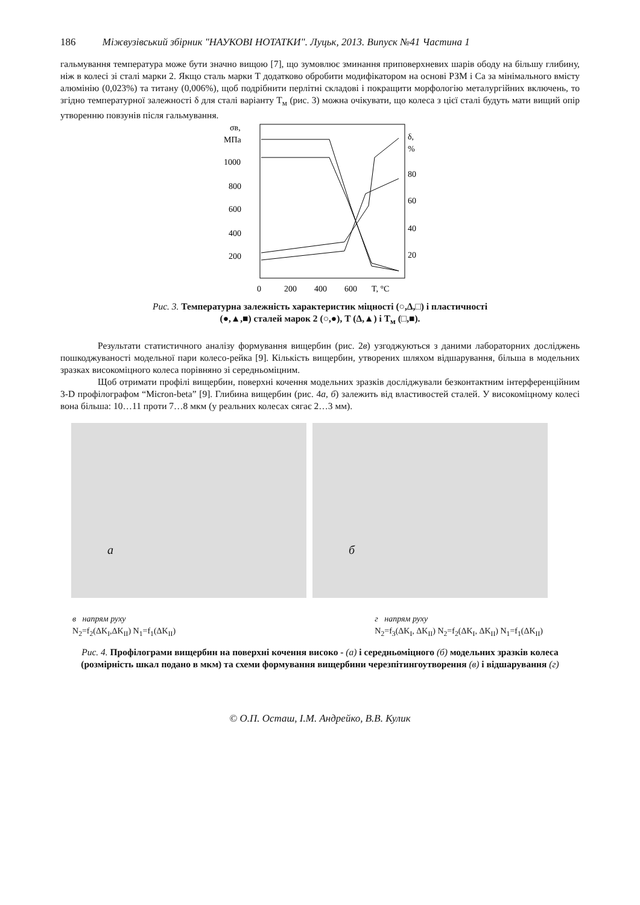186 Міжвузівський збірник "НАУКОВІ НОТАТКИ". Луцьк, 2013. Випуск №41 Частина 1
гальмування температура може бути значно вищою [7], що зумовлює зминання приповерхневих шарів ободу на більшу глибину, ніж в колесі зі сталі марки 2. Якщо сталь марки Т додатково обробити модифікатором на основі РЗМ і Са за мінімального вмісту алюмінію (0,023%) та титану (0,006%), щоб подрібнити перлітні складові і покращити морфологію металургійних включень, то згідно температурної залежності δ для сталі варіанту Т<sub>м</sub> (рис. 3) можна очікувати, що колеса з цієї сталі будуть мати вищий опір утворенню повзунів після гальмування.
σв,
МПа
1000
800
600
400
200
δ,
%
80
60
40
20
0
200
400
600
T, °C
Рис. 3. Температурна залежність характеристик міцності (○,Δ,□) і пластичності
(●,▲,■) сталей марок 2 (○,●), Т (Δ,▲) і Т<sub>м</sub> (□,■).
Результати статистичного аналізу формування вищербин (рис. 2в) узгоджуються з даними лабораторних досліджень пошкоджуваності модельної пари колесо-рейка [9]. Кількість вищербин, утворених шляхом відшарування, більша в модельних зразках високоміцного колеса порівняно зі середньоміцним.
Щоб отримати профілі вищербин, поверхні кочення модельних зразків досліджували безконтактним інтерференційним 3-D профілографом “Micron-beta” [9]. Глибина вищербин (рис. 4а, б) залежить від властивостей сталей. У високоміцному колесі вона більша: 10…11 проти 7…8 мкм (у реальних колесах сягає 2…3 мм).
а
б
в напрям руху
N<sub>2</sub>=f<sub>2</sub>(ΔK<sub>I</sub>,ΔK<sub>II</sub>) N<sub>1</sub>=f<sub>1</sub>(ΔK<sub>II</sub>)
г напрям руху
N<sub>2</sub>=f<sub>3</sub>(ΔK<sub>I</sub>, ΔK<sub>II</sub>) N<sub>2</sub>=f<sub>2</sub>(ΔK<sub>I</sub>, ΔK<sub>II</sub>) N<sub>1</sub>=f<sub>1</sub>(ΔK<sub>II</sub>)
Рис. 4. Профілограми вищербин на поверхні кочення високо - (а) і середньоміцного (б) модельних зразків колеса (розмірність шкал подано в мкм) та схеми формування вищербини черезпітингоутворення (в) і відшарування (г)
© О.П. Осташ, І.М. Андрейко, В.В. Кулик